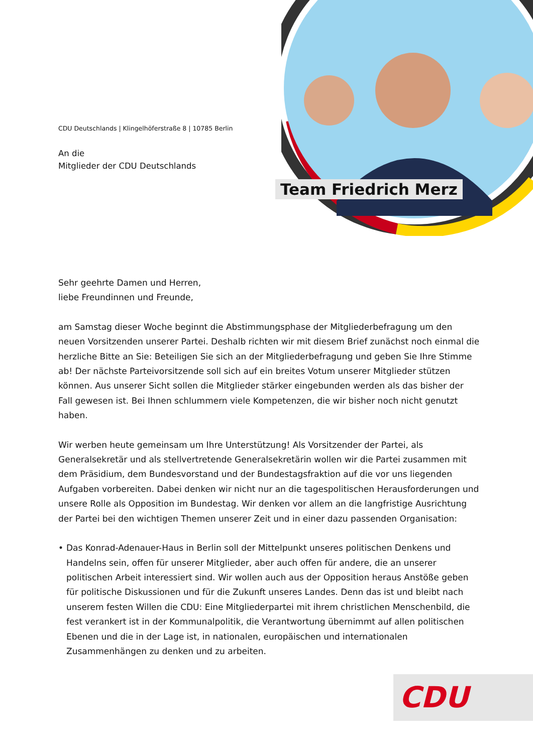CDU Deutschlands | Klingelhöferstraße 8 | 10785 Berlin
An die
Mitglieder der CDU Deutschlands
Team Friedrich Merz
Sehr geehrte Damen und Herren,
liebe Freundinnen und Freunde,
am Samstag dieser Woche beginnt die Abstimmungsphase der Mitgliederbefragung um den neuen Vorsitzenden unserer Partei. Deshalb richten wir mit diesem Brief zunächst noch einmal die herzliche Bitte an Sie: Beteiligen Sie sich an der Mitgliederbefragung und geben Sie Ihre Stimme ab! Der nächste Parteivorsitzende soll sich auf ein breites Votum unserer Mitglieder stützen können. Aus unserer Sicht sollen die Mitglieder stärker eingebunden werden als das bisher der Fall gewesen ist. Bei Ihnen schlummern viele Kompetenzen, die wir bisher noch nicht genutzt haben.
Wir werben heute gemeinsam um Ihre Unterstützung! Als Vorsitzender der Partei, als Generalsekretär und als stellvertretende Generalsekretärin wollen wir die Partei zusammen mit dem Präsidium, dem Bundesvorstand und der Bundestagsfraktion auf die vor uns liegenden Aufgaben vorbereiten. Dabei denken wir nicht nur an die tagespolitischen Herausforderungen und unsere Rolle als Opposition im Bundestag. Wir denken vor allem an die langfristige Ausrichtung der Partei bei den wichtigen Themen unserer Zeit und in einer dazu passenden Organisation:
• Das Konrad-Adenauer-Haus in Berlin soll der Mittelpunkt unseres politischen Denkens und Handelns sein, offen für unserer Mitglieder, aber auch offen für andere, die an unserer politischen Arbeit interessiert sind. Wir wollen auch aus der Opposition heraus Anstöße geben für politische Diskussionen und für die Zukunft unseres Landes. Denn das ist und bleibt nach unserem festen Willen die CDU: Eine Mitgliederpartei mit ihrem christlichen Menschenbild, die fest verankert ist in der Kommunalpolitik, die Verantwortung übernimmt auf allen politischen Ebenen und die in der Lage ist, in nationalen, europäischen und internationalen Zusammenhängen zu denken und zu arbeiten.
CDU